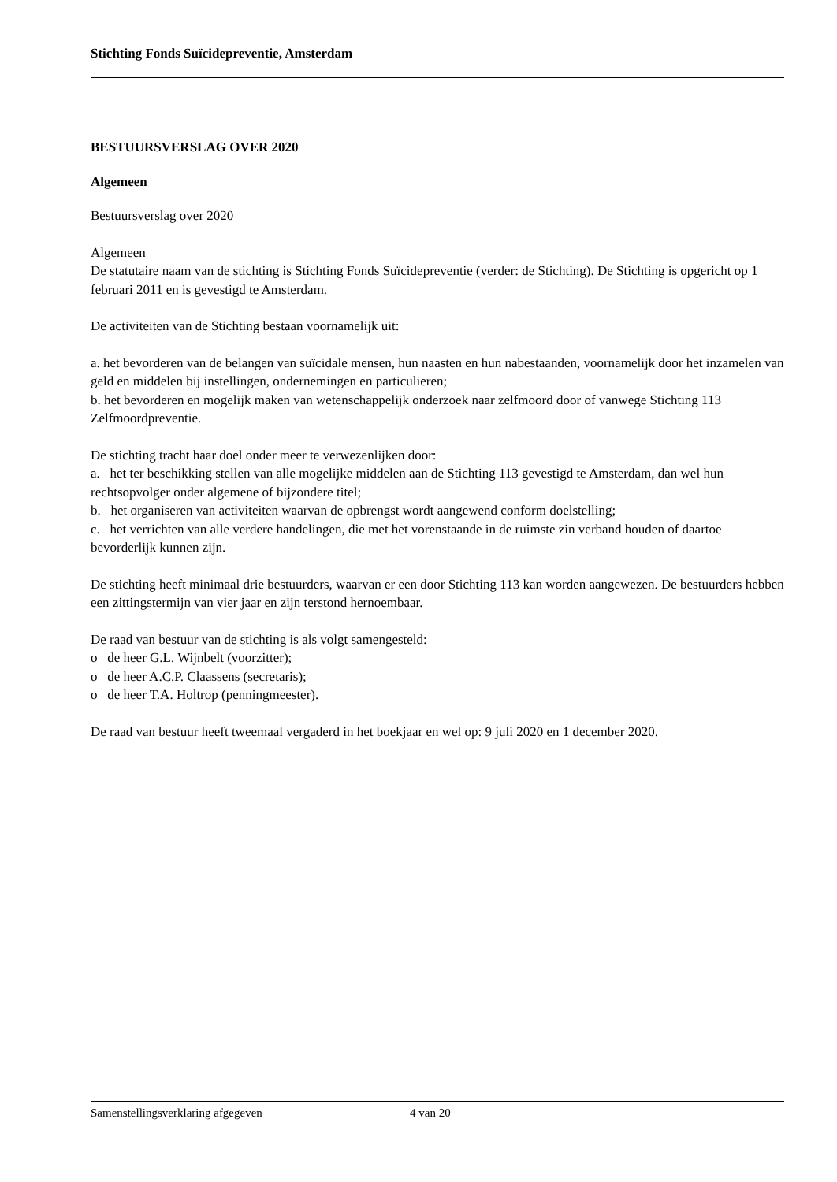Stichting Fonds Suïcidepreventie, Amsterdam
BESTUURSVERSLAG OVER 2020
Algemeen
Bestuursverslag over 2020
Algemeen
De statutaire naam van de stichting is Stichting Fonds Suïcidepreventie (verder: de Stichting). De Stichting is opgericht op 1 februari 2011 en is gevestigd te Amsterdam.
De activiteiten van de Stichting bestaan voornamelijk uit:
a. het bevorderen van de belangen van suïcidale mensen, hun naasten en hun nabestaanden, voornamelijk door het inzamelen van geld en middelen bij instellingen, ondernemingen en particulieren;
b. het bevorderen en mogelijk maken van wetenschappelijk onderzoek naar zelfmoord door of vanwege Stichting 113 Zelfmoordpreventie.
De stichting tracht haar doel onder meer te verwezenlijken door:
a. het ter beschikking stellen van alle mogelijke middelen aan de Stichting 113 gevestigd te Amsterdam, dan wel hun rechtsopvolger onder algemene of bijzondere titel;
b. het organiseren van activiteiten waarvan de opbrengst wordt aangewend conform doelstelling;
c. het verrichten van alle verdere handelingen, die met het vorenstaande in de ruimste zin verband houden of daartoe bevorderlijk kunnen zijn.
De stichting heeft minimaal drie bestuurders, waarvan er een door Stichting 113 kan worden aangewezen. De bestuurders hebben een zittingstermijn van vier jaar en zijn terstond hernoembaar.
De raad van bestuur van de stichting is als volgt samengesteld:
o de heer G.L. Wijnbelt (voorzitter);
o de heer A.C.P. Claassens (secretaris);
o de heer T.A. Holtrop (penningmeester).
De raad van bestuur heeft tweemaal vergaderd in het boekjaar en wel op: 9 juli 2020 en 1 december 2020.
Samenstellingsverklaring afgegeven 4 van 20